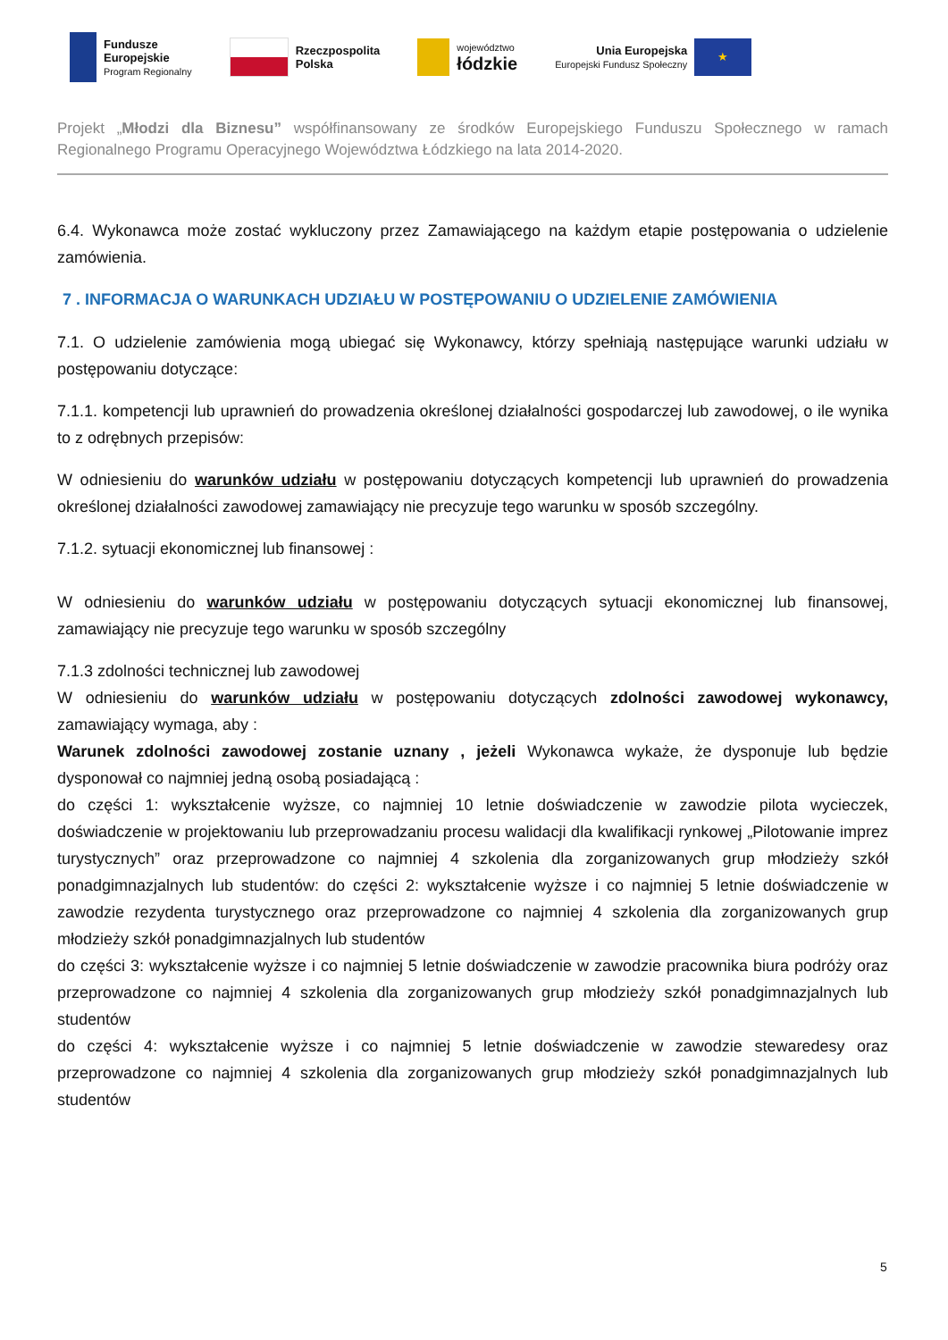Fundusze
Europejskie
Program Regionalny
Rzeczpospolita
Polska
województwo
łódzkie
Unia Europejska
Europejski Fundusz Społeczny ★
Projekt „Młodzi dla Biznesu” współfinansowany ze środków Europejskiego Funduszu Społecznego w ramach Regionalnego Programu Operacyjnego Województwa Łódzkiego na lata 2014-2020.
6.4. Wykonawca może zostać wykluczony przez Zamawiającego na każdym etapie postępowania o udzielenie zamówienia.
7 . INFORMACJA O WARUNKACH UDZIAŁU W POSTĘPOWANIU O UDZIELENIE ZAMÓWIENIA
7.1. O udzielenie zamówienia mogą ubiegać się Wykonawcy, którzy spełniają następujące warunki udziału w postępowaniu dotyczące:
7.1.1. kompetencji lub uprawnień do prowadzenia określonej działalności gospodarczej lub zawodowej, o ile wynika to z odrębnych przepisów:
W odniesieniu do warunków udziału w postępowaniu dotyczących kompetencji lub uprawnień do prowadzenia określonej działalności zawodowej zamawiający nie precyzuje tego warunku w sposób szczególny.
7.1.2. sytuacji ekonomicznej lub finansowej :
W odniesieniu do warunków udziału w postępowaniu dotyczących sytuacji ekonomicznej lub finansowej, zamawiający nie precyzuje tego warunku w sposób szczególny
7.1.3 zdolności technicznej lub zawodowej
W odniesieniu do warunków udziału w postępowaniu dotyczących zdolności zawodowej wykonawcy, zamawiający wymaga, aby :
Warunek zdolności zawodowej zostanie uznany , jeżeli Wykonawca wykaże, że dysponuje lub będzie dysponował co najmniej jedną osobą posiadającą :
do części 1: wykształcenie wyższe, co najmniej 10 letnie doświadczenie w zawodzie pilota wycieczek, doświadczenie w projektowaniu lub przeprowadzaniu procesu walidacji dla kwalifikacji rynkowej „Pilotowanie imprez turystycznych” oraz przeprowadzone co najmniej 4 szkolenia dla zorganizowanych grup młodzieży szkół ponadgimnazjalnych lub studentów: do części 2: wykształcenie wyższe i co najmniej 5 letnie doświadczenie w zawodzie rezydenta turystycznego oraz przeprowadzone co najmniej 4 szkolenia dla zorganizowanych grup młodzieży szkół ponadgimnazjalnych lub studentów
do części 3: wykształcenie wyższe i co najmniej 5 letnie doświadczenie w zawodzie pracownika biura podróży oraz przeprowadzone co najmniej 4 szkolenia dla zorganizowanych grup młodzieży szkół ponadgimnazjalnych lub studentów
do części 4: wykształcenie wyższe i co najmniej 5 letnie doświadczenie w zawodzie stewaredesy oraz przeprowadzone co najmniej 4 szkolenia dla zorganizowanych grup młodzieży szkół ponadgimnazjalnych lub studentów
5